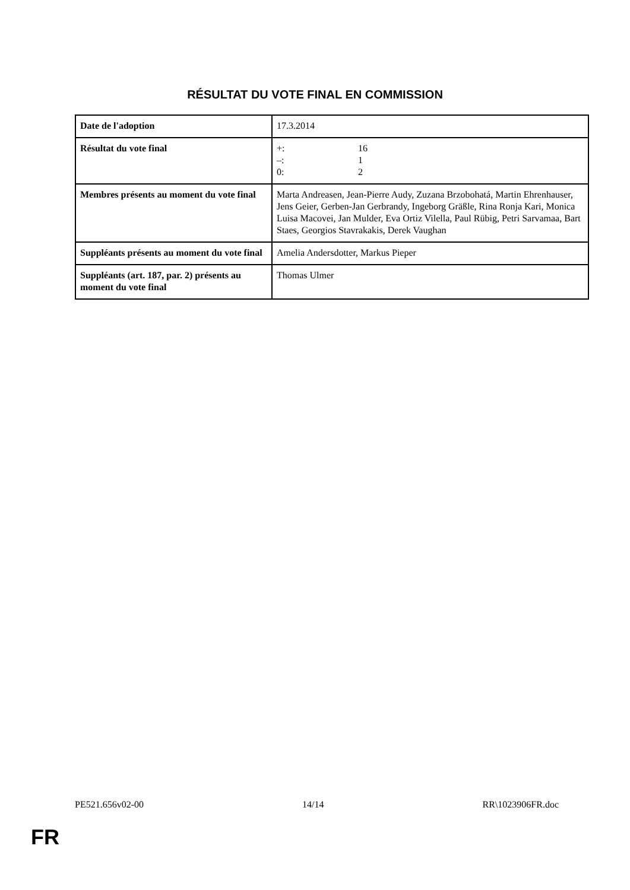RÉSULTAT DU VOTE FINAL EN COMMISSION
| Date de l'adoption | 17.3.2014 |
| Résultat du vote final | +: 16 –: 1 0: 2 |
| Membres présents au moment du vote final | Marta Andreasen, Jean-Pierre Audy, Zuzana Brzobohatá, Martin Ehrenhauser, Jens Geier, Gerben-Jan Gerbrandy, Ingeborg Gräßle, Rina Ronja Kari, Monica Luisa Macovei, Jan Mulder, Eva Ortiz Vilella, Paul Rübig, Petri Sarvamaa, Bart Staes, Georgios Stavrakakis, Derek Vaughan |
| Suppléants présents au moment du vote final | Amelia Andersdotter, Markus Pieper |
| Suppléants (art. 187, par. 2) présents au moment du vote final | Thomas Ulmer |
PE521.656v02-00 14/14 RR\1023906FR.doc
FR